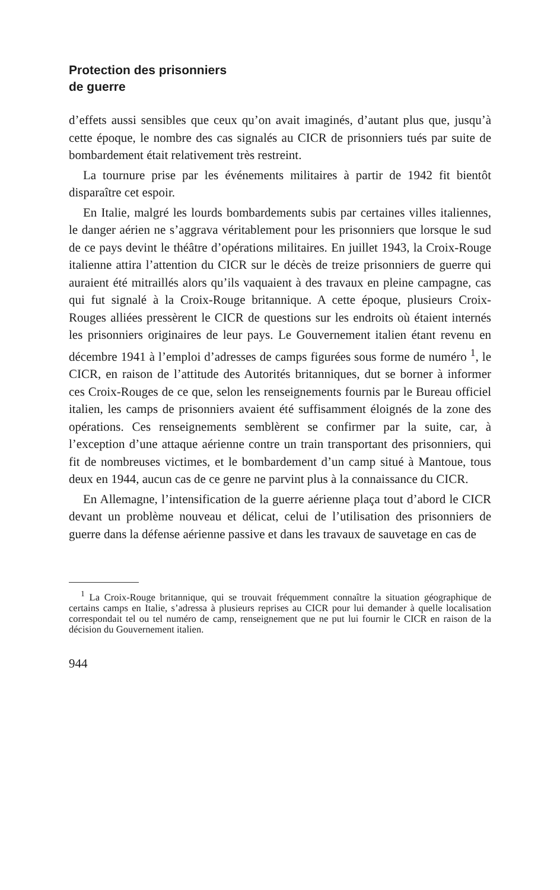Protection des prisonniers
de guerre
d’effets aussi sensibles que ceux qu’on avait imaginés, d’autant plus que, jusqu’à cette époque, le nombre des cas signalés au CICR de prisonniers tués par suite de bombardement était relativement très restreint.
La tournure prise par les événements militaires à partir de 1942 fit bientôt disparaître cet espoir.
En Italie, malgré les lourds bombardements subis par certaines villes italiennes, le danger aérien ne s’aggrava véritablement pour les prisonniers que lorsque le sud de ce pays devint le théâtre d’opérations militaires. En juillet 1943, la Croix-Rouge italienne attira l’attention du CICR sur le décès de treize prisonniers de guerre qui auraient été mitraillés alors qu’ils vaquaient à des travaux en pleine campagne, cas qui fut signalé à la Croix-Rouge britannique. A cette époque, plusieurs Croix-Rouges alliées pressèrent le CICR de questions sur les endroits où étaient internés les prisonniers originaires de leur pays. Le Gouvernement italien étant revenu en décembre 1941 à l’emploi d’adresses de camps figurées sous forme de numéro <sup>1</sup>, le CICR, en raison de l’attitude des Autorités britanniques, dut se borner à informer ces Croix-Rouges de ce que, selon les renseignements fournis par le Bureau officiel italien, les camps de prisonniers avaient été suffisamment éloignés de la zone des opérations. Ces renseignements semblèrent se confirmer par la suite, car, à l’exception d’une attaque aérienne contre un train transportant des prisonniers, qui fit de nombreuses victimes, et le bombardement d’un camp situé à Mantoue, tous deux en 1944, aucun cas de ce genre ne parvint plus à la connaissance du CICR.
En Allemagne, l’intensification de la guerre aérienne plaça tout d’abord le CICR devant un problème nouveau et délicat, celui de l’utilisation des prisonniers de guerre dans la défense aérienne passive et dans les travaux de sauvetage en cas de
<sup>1</sup> La Croix-Rouge britannique, qui se trouvait fréquemment connaître la situation géographique de certains camps en Italie, s’adressa à plusieurs reprises au CICR pour lui demander à quelle localisation correspondait tel ou tel numéro de camp, renseignement que ne put lui fournir le CICR en raison de la décision du Gouvernement italien.
944